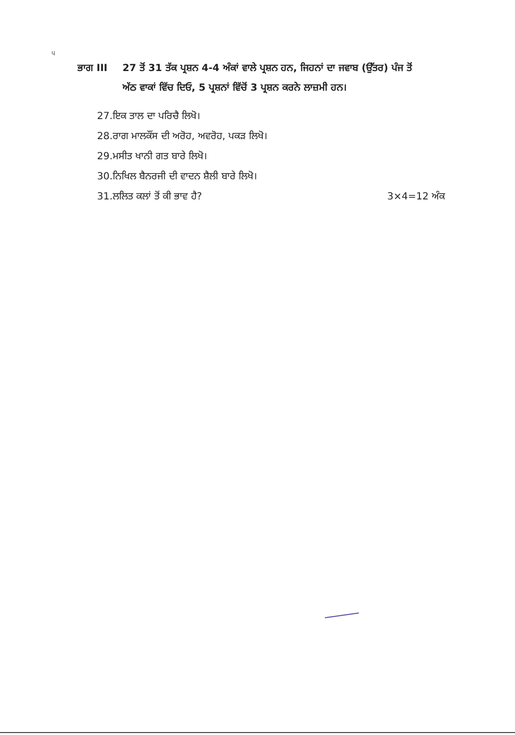੫
ਭਾਗ III 27 ਤੋਂ 31 ਤੱਕ ਪ੍ਰਸ਼ਨ 4-4 ਅੰਕਾਂ ਵਾਲੇ ਪ੍ਰਸ਼ਨ ਹਨ, ਜਿਹਨਾਂ ਦਾ ਜਵਾਬ (ਉੱਤਰ) ਪੰਜ ਤੋਂ ਅੱਠ ਵਾਕਾਂ ਵਿੱਚ ਦਿਓ, 5 ਪ੍ਰਸ਼ਨਾਂ ਵਿੱਚੋਂ 3 ਪ੍ਰਸ਼ਨ ਕਰਨੇ ਲਾਜ਼ਮੀ ਹਨ।
27.ਇਕ ਤਾਲ ਦਾ ਪਰਿਚੈ ਲਿਖੋ।
28.ਰਾਗ ਮਾਲਕੌਂਸ ਦੀ ਅਰੋਹ, ਅਵਰੋਹ, ਪਕੜ ਲਿਖੋ।
29.ਮਸੀਤ ਖਾਨੀ ਗਤ ਬਾਰੇ ਲਿਖੋ।
30.ਨਿਖਿਲ ਬੈਨਰਜੀ ਦੀ ਵਾਦਨ ਸ਼ੈਲੀ ਬਾਰੇ ਲਿਖੋ।
31.ਲਲਿਤ ਕਲਾਂ ਤੋਂ ਕੀ ਭਾਵ ਹੈ? 3×4=12 ਅੰਕ